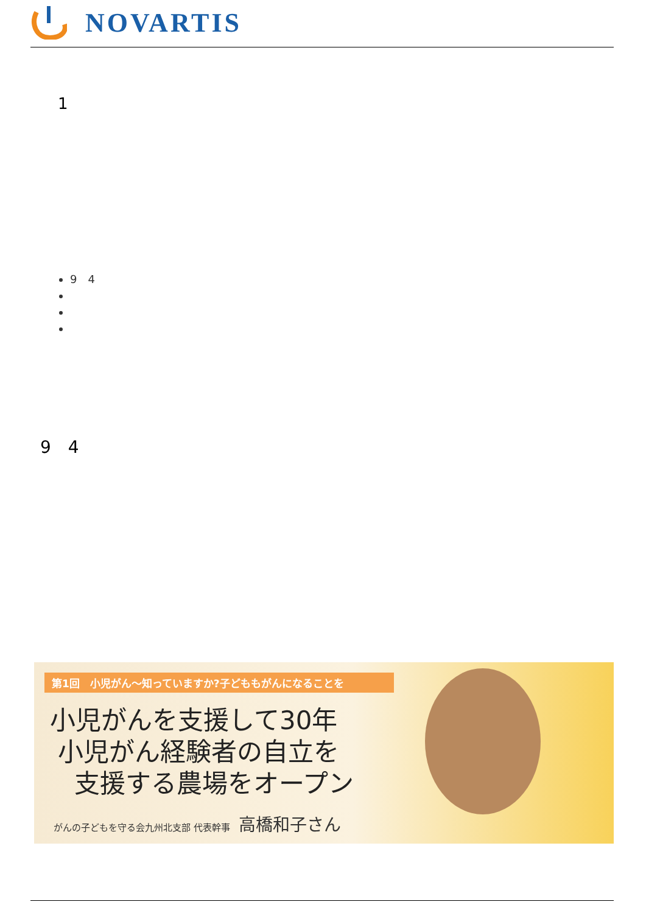NOVARTIS
1
9　4
9　4
第1回　小児がん〜知っていますか?子どももがんになることを
小児がんを支援して30年
小児がん経験者の自立を
支援する農場をオープン
がんの子どもを守る会九州北支部 代表幹事 高橋和子さん